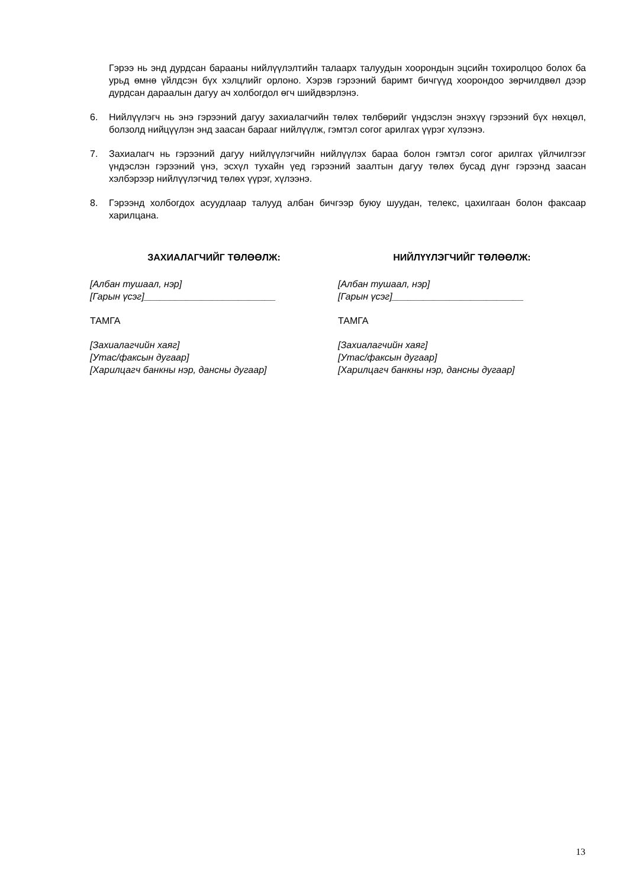Гэрээ нь энд дурдсан барааны нийлүүлэлтийн талаарх талуудын хоорондын эцсийн тохиролцоо болох ба урьд өмнө үйлдсэн бүх хэлцлийг орлоно. Хэрэв гэрээний баримт бичгүүд хоорондоо зөрчилдвөл дээр дурдсан дараалын дагуу ач холбогдол өгч шийдвэрлэнэ.
6. Нийлүүлэгч нь энэ гэрээний дагуу захиалагчийн төлөх төлбөрийг үндэслэн энэхүү гэрээний бүх нөхцөл, болзолд нийцүүлэн энд заасан барааг нийлүүлж, гэмтэл согог арилгах үүрэг хүлээнэ.
7. Захиалагч нь гэрээний дагуу нийлүүлэгчийн нийлүүлэх бараа болон гэмтэл согог арилгах үйлчилгээг үндэслэн гэрээний үнэ, эсхүл тухайн үед гэрээний заалтын дагуу төлөх бусад дүнг гэрээнд заасан хэлбэрээр нийлүүлэгчид төлөх үүрэг, хүлээнэ.
8. Гэрээнд холбогдох асуудлаар талууд албан бичгээр буюу шуудан, телекс, цахилгаан болон факсаар харилцана.
ЗАХИАЛАГЧИЙГ ТӨЛӨӨЛЖ:
[Албан тушаал, нэр]
[Гарын үсэг]_________________________
ТАМГА
[Захиалагчийн хаяг]
[Утас/факсын дугаар]
[Харилцагч банкны нэр, дансны дугаар]
НИЙЛҮҮЛЭГЧИЙГ ТӨЛӨӨЛЖ:
[Албан тушаал, нэр]
[Гарын үсэг]_________________________
ТАМГА
[Захиалагчийн хаяг]
[Утас/факсын дугаар]
[Харилцагч банкны нэр, дансны дугаар]
13